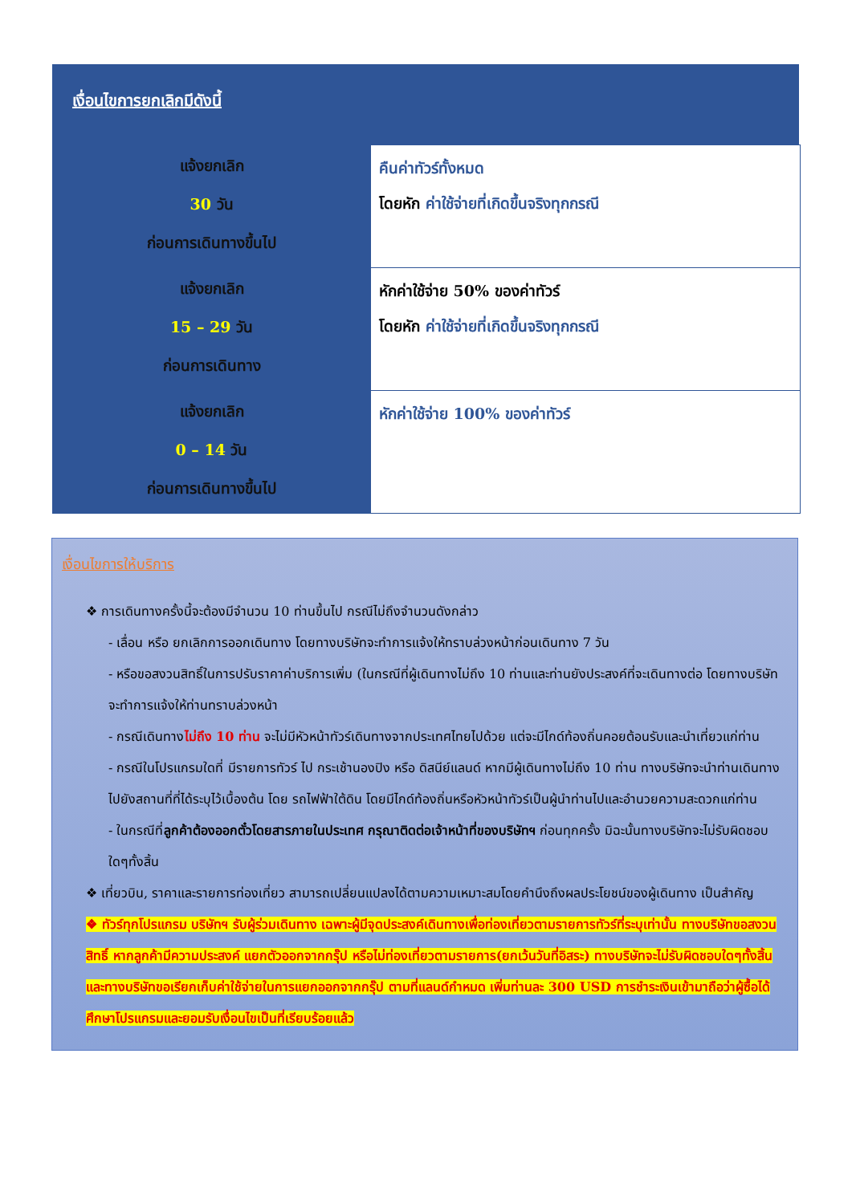เงื่อนไขการยกเลิกมีดังนี้
| แจ้งยกเลิก 30 วัน ก่อนการเดินทางขึ้นไป | คืนค่าทัวร์ทั้งหมด โดยหัก ค่าใช้จ่ายที่เกิดขึ้นจริงทุกกรณี |
| แจ้งยกเลิก 15 – 29 วัน ก่อนการเดินทาง | หักค่าใช้จ่าย 50% ของค่าทัวร์ โดยหัก ค่าใช้จ่ายที่เกิดขึ้นจริงทุกกรณี |
| แจ้งยกเลิก 0 – 14 วัน ก่อนการเดินทางขึ้นไป | หักค่าใช้จ่าย 100% ของค่าทัวร์ |
เงื่อนไขการให้บริการ
❖ การเดินทางครั้งนี้จะต้องมีจำนวน 10 ท่านขึ้นไป กรณีไม่ถึงจำนวนดังกล่าว
- เลื่อน หรือ ยกเลิกการออกเดินทาง โดยทางบริษัทจะทำการแจ้งให้ทราบล่วงหน้าก่อนเดินทาง 7 วัน
- หรือขอสงวนสิทธิ์ในการปรับราคาค่าบริการเพิ่ม (ในกรณีที่ผู้เดินทางไม่ถึง 10 ท่านและท่านยังประสงค์ที่จะเดินทางต่อ โดยทางบริษัทจะทำการแจ้งให้ท่านทราบล่วงหน้า
- กรณีเดินทางไม่ถึง 10 ท่าน จะไม่มีหัวหน้าทัวร์เดินทางจากประเทศไทยไปด้วย แต่จะมีไกด์ท้องถิ่นคอยต้อนรับและนำเที่ยวแก่ท่าน
- กรณีในโปรแกรมใดที่ มีรายการทัวร์ ไป กระเช้านองปิง หรือ ดิสนีย์แลนด์ หากมีผู้เดินทางไม่ถึง 10 ท่าน ทางบริษัทจะนำท่านเดินทางไปยังสถานที่ที่ได้ระบุไว้เบื้องต้น โดย รถไฟฟ้าใต้ดิน โดยมีไกด์ท้องถิ่นหรือหัวหน้าทัวร์เป็นผู้นำท่านไปและอำนวยความสะดวกแก่ท่าน
- ในกรณีที่ลูกค้าต้องออกตั๋วโดยสารภายในประเทศ กรุณาติดต่อเจ้าหน้าที่ของบริษัทฯ ก่อนทุกครั้ง มิฉะนั้นทางบริษัทจะไม่รับผิดชอบใดๆทั้งสิ้น
❖ เที่ยวบิน, ราคาและรายการท่องเที่ยว สามารถเปลี่ยนแปลงได้ตามความเหมาะสมโดยคำนึงถึงผลประโยชน์ของผู้เดินทาง เป็นสำคัญ
❖ ทัวร์ทุกโปรแกรม บริษัทฯ รับผู้ร่วมเดินทาง เฉพาะผู้มีจุดประสงค์เดินทางเพื่อท่องเที่ยวตามรายการทัวร์ที่ระบุเท่านั้น ทางบริษัทขอสงวนสิทธิ์ หากลูกค้ามีความประสงค์ แยกตัวออกจากกรุ๊ป หรือไม่ท่องเที่ยวตามรายการ(ยกเว้นวันที่อิสระ) ทางบริษัทจะไม่รับผิดชอบใดๆทั้งสิ้น และทางบริษัทขอเรียกเก็บค่าใช้จ่ายในการแยกออกจากกรุ๊ป ตามที่แลนด์กำหมด เพิ่มท่านละ 300 USD การชำระเงินเข้ามาถือว่าผู้ซื้อได้ศึกษาโปรแกรมและยอมรับเงื่อนไขเป็นที่เรียบร้อยแล้ว